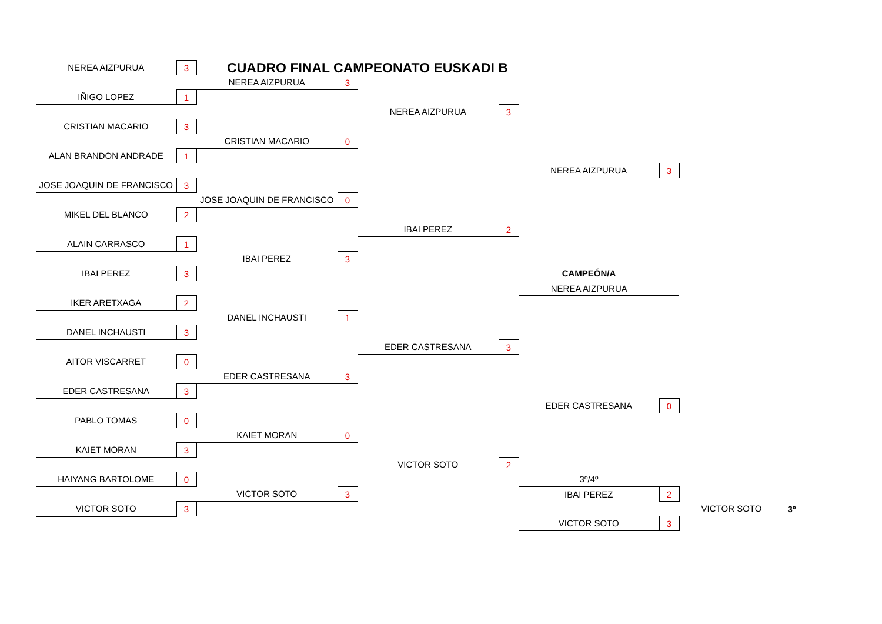CUADRO FINAL CAMPEONATO EUSKADI B
| NEREA AIZPURUA | 3 | | | | | | | | |
| | | NEREA AIZPURUA | 3 | | | | | | |
| IÑIGO LOPEZ | 1 | | | | | | | | |
| | | | | NEREA AIZPURUA | 3 | | | | |
| CRISTIAN MACARIO | 3 | | | | | | | | |
| | | CRISTIAN MACARIO | 0 | | | | | | |
| ALAN BRANDON ANDRADE | 1 | | | | | | | | |
| | | | | | | NEREA AIZPURUA | 3 | | |
| JOSE JOAQUIN DE FRANCISCO | 3 | | | | | | | | |
| | | JOSE JOAQUIN DE FRANCISCO | 0 | | | | | | |
| MIKEL DEL BLANCO | 2 | | | | | | | | |
| | | | | IBAI PEREZ | 2 | | | | |
| ALAIN CARRASCO | 1 | | | | | | | | |
| | | IBAI PEREZ | 3 | | | | | | |
| IBAI PEREZ | 3 | | | | | CAMPEÓN/A | | | |
| | | | | | | NEREA AIZPURUA | | | |
| IKER ARETXAGA | 2 | | | | | | | | |
| | | DANEL INCHAUSTI | 1 | | | | | | |
| DANEL INCHAUSTI | 3 | | | | | | | | |
| | | | | EDER CASTRESANA | 3 | | | | |
| AITOR VISCARRET | 0 | | | | | | | | |
| | | EDER CASTRESANA | 3 | | | | | | |
| EDER CASTRESANA | 3 | | | | | | | | |
| | | | | | | EDER CASTRESANA | 0 | | |
| PABLO TOMAS | 0 | | | | | | | | |
| | | KAIET MORAN | 0 | | | | | | |
| KAIET MORAN | 3 | | | | | | | | |
| | | | | VICTOR SOTO | 2 | | | | |
| HAIYANG BARTOLOME | 0 | | | | | 3º/4º | | | |
| | | VICTOR SOTO | 3 | | | IBAI PEREZ | 2 | | |
| VICTOR SOTO | 3 | | | | | | | VICTOR SOTO | 3º |
| | | | | | | VICTOR SOTO | 3 | | |